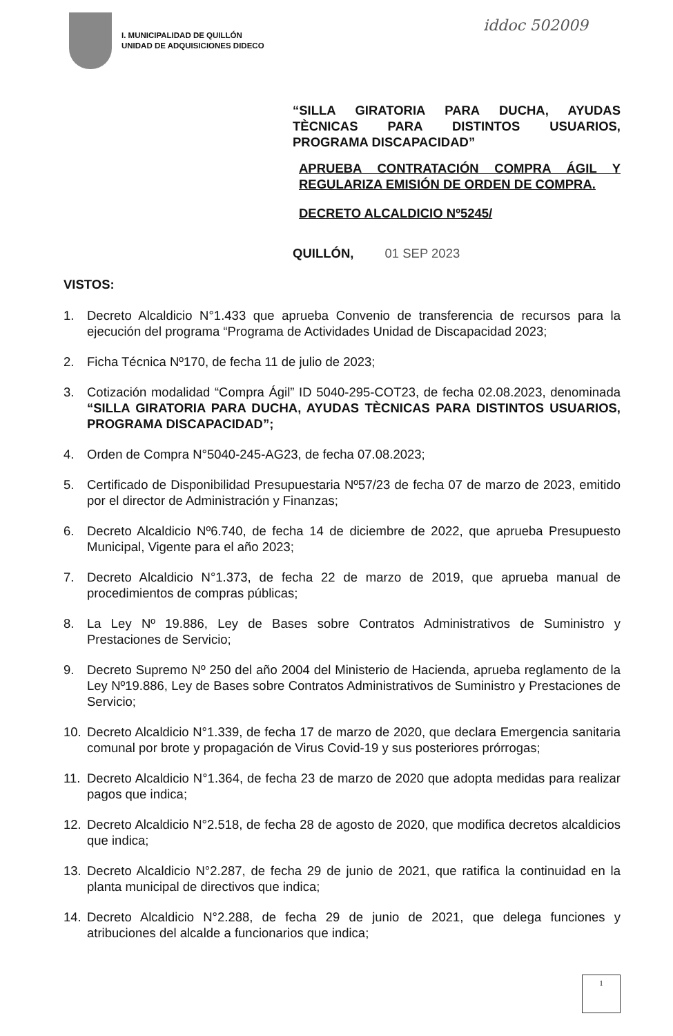I. MUNICIPALIDAD DE QUILLÓN
UNIDAD DE ADQUISICIONES DIDECO
iddoc 502009
“SILLA GIRATORIA PARA DUCHA, AYUDAS TÈCNICAS PARA DISTINTOS USUARIOS, PROGRAMA DISCAPACIDAD”
APRUEBA CONTRATACIÓN COMPRA ÁGIL Y REGULARIZA EMISIÓN DE ORDEN DE COMPRA.
DECRETO ALCALDICIO Nº5245/
QUILLÓN, 01 SEP 2023
VISTOS:
1. Decreto Alcaldicio N°1.433 que aprueba Convenio de transferencia de recursos para la ejecución del programa “Programa de Actividades Unidad de Discapacidad 2023;
2. Ficha Técnica Nº170, de fecha 11 de julio de 2023;
3. Cotización modalidad “Compra Ágil” ID 5040-295-COT23, de fecha 02.08.2023, denominada “SILLA GIRATORIA PARA DUCHA, AYUDAS TÈCNICAS PARA DISTINTOS USUARIOS, PROGRAMA DISCAPACIDAD”;
4. Orden de Compra N°5040-245-AG23, de fecha 07.08.2023;
5. Certificado de Disponibilidad Presupuestaria Nº57/23 de fecha 07 de marzo de 2023, emitido por el director de Administración y Finanzas;
6. Decreto Alcaldicio Nº6.740, de fecha 14 de diciembre de 2022, que aprueba Presupuesto Municipal, Vigente para el año 2023;
7. Decreto Alcaldicio N°1.373, de fecha 22 de marzo de 2019, que aprueba manual de procedimientos de compras públicas;
8. La Ley Nº 19.886, Ley de Bases sobre Contratos Administrativos de Suministro y Prestaciones de Servicio;
9. Decreto Supremo Nº 250 del año 2004 del Ministerio de Hacienda, aprueba reglamento de la Ley Nº19.886, Ley de Bases sobre Contratos Administrativos de Suministro y Prestaciones de Servicio;
10. Decreto Alcaldicio N°1.339, de fecha 17 de marzo de 2020, que declara Emergencia sanitaria comunal por brote y propagación de Virus Covid-19 y sus posteriores prórrogas;
11. Decreto Alcaldicio N°1.364, de fecha 23 de marzo de 2020 que adopta medidas para realizar pagos que indica;
12. Decreto Alcaldicio N°2.518, de fecha 28 de agosto de 2020, que modifica decretos alcaldicios que indica;
13. Decreto Alcaldicio N°2.287, de fecha 29 de junio de 2021, que ratifica la continuidad en la planta municipal de directivos que indica;
14. Decreto Alcaldicio N°2.288, de fecha 29 de junio de 2021, que delega funciones y atribuciones del alcalde a funcionarios que indica;
1